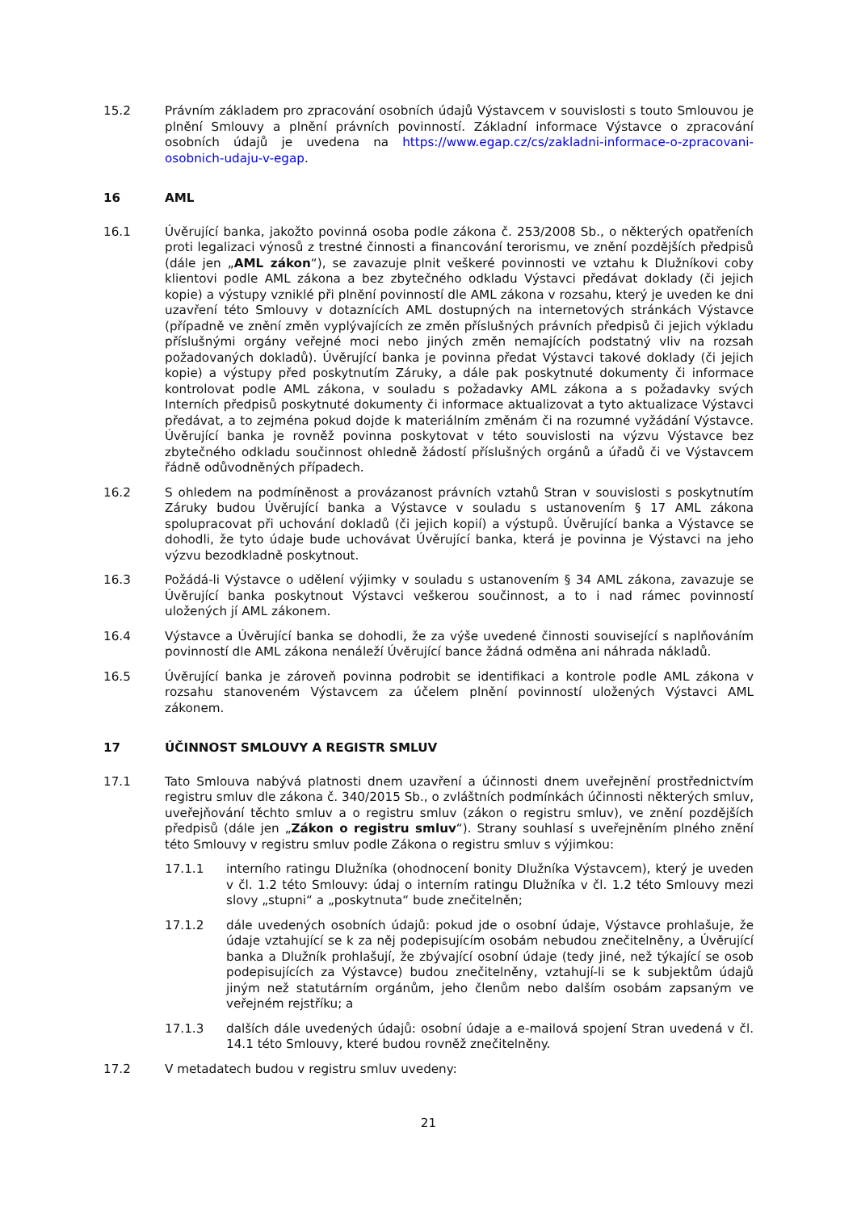15.2 Právním základem pro zpracování osobních údajů Výstavcem v souvislosti s touto Smlouvou je plnění Smlouvy a plnění právních povinností. Základní informace Výstavce o zpracování osobních údajů je uvedena na https://www.egap.cz/cs/zakladni-informace-o-zpracovani-osobnich-udaju-v-egap.
16 AML
16.1 Úvěrující banka, jakožto povinná osoba podle zákona č. 253/2008 Sb., o některých opatřeních proti legalizaci výnosů z trestné činnosti a financování terorismu, ve znění pozdějších předpisů (dále jen „AML zákon“), se zavazuje plnit veškeré povinnosti ve vztahu k Dlužníkovi coby klientovi podle AML zákona a bez zbytečného odkladu Výstavci předávat doklady (či jejich kopie) a výstupy vzniklé při plnění povinností dle AML zákona v rozsahu, který je uveden ke dni uzavření této Smlouvy v dotaznících AML dostupných na internetových stránkách Výstavce (případně ve znění změn vyplývajících ze změn příslušných právních předpisů či jejich výkladu příslušnými orgány veřejné moci nebo jiných změn nemajících podstatný vliv na rozsah požadovaných dokladů). Úvěrující banka je povinna předat Výstavci takové doklady (či jejich kopie) a výstupy před poskytnutím Záruky, a dále pak poskytnuté dokumenty či informace kontrolovat podle AML zákona, v souladu s požadavky AML zákona a s požadavky svých Interních předpisů poskytnuté dokumenty či informace aktualizovat a tyto aktualizace Výstavci předávat, a to zejména pokud dojde k materiálním změnám či na rozumné vyžádání Výstavce. Úvěrující banka je rovněž povinna poskytovat v této souvislosti na výzvu Výstavce bez zbytečného odkladu součinnost ohledně žádostí příslušných orgánů a úřadů či ve Výstavcem řádně odůvodněných případech.
16.2 S ohledem na podmíněnost a provázanost právních vztahů Stran v souvislosti s poskytnutím Záruky budou Úvěrující banka a Výstavce v souladu s ustanovením § 17 AML zákona spolupracovat při uchování dokladů (či jejich kopií) a výstupů. Úvěrující banka a Výstavce se dohodli, že tyto údaje bude uchovávat Úvěrující banka, která je povinna je Výstavci na jeho výzvu bezodkladně poskytnout.
16.3 Požádá-li Výstavce o udělení výjimky v souladu s ustanovením § 34 AML zákona, zavazuje se Úvěrující banka poskytnout Výstavci veškerou součinnost, a to i nad rámec povinností uložených jí AML zákonem.
16.4 Výstavce a Úvěrující banka se dohodli, že za výše uvedené činnosti související s naplňováním povinností dle AML zákona nenáleží Úvěrující bance žádná odměna ani náhrada nákladů.
16.5 Úvěrující banka je zároveň povinna podrobit se identifikaci a kontrole podle AML zákona v rozsahu stanoveném Výstavcem za účelem plnění povinností uložených Výstavci AML zákonem.
17 ÚČINNOST SMLOUVY A REGISTR SMLUV
17.1 Tato Smlouva nabývá platnosti dnem uzavření a účinnosti dnem uveřejnění prostřednictvím registru smluv dle zákona č. 340/2015 Sb., o zvláštních podmínkách účinnosti některých smluv, uveřejňování těchto smluv a o registru smluv (zákon o registru smluv), ve znění pozdějších předpisů (dále jen „Zákon o registru smluv“). Strany souhlasí s uveřejněním plného znění této Smlouvy v registru smluv podle Zákona o registru smluv s výjimkou:
17.1.1 interního ratingu Dlužníka (ohodnocení bonity Dlužníka Výstavcem), který je uveden v čl. 1.2 této Smlouvy: údaj o interním ratingu Dlužníka v čl. 1.2 této Smlouvy mezi slovy „stupni“ a „poskytnuta“ bude znečitelněn;
17.1.2 dále uvedených osobních údajů: pokud jde o osobní údaje, Výstavce prohlašuje, že údaje vztahující se k za něj podepisujícím osobám nebudou znečitelněny, a Úvěrující banka a Dlužník prohlašují, že zbývající osobní údaje (tedy jiné, než týkající se osob podepisujících za Výstavce) budou znečitelněny, vztahují-li se k subjektům údajů jiným než statutárním orgánům, jeho členům nebo dalším osobám zapsaným ve veřejném rejstříku; a
17.1.3 dalších dále uvedených údajů: osobní údaje a e-mailová spojení Stran uvedená v čl. 14.1 této Smlouvy, které budou rovněž znečitelněny.
17.2 V metadatech budou v registru smluv uvedeny:
21